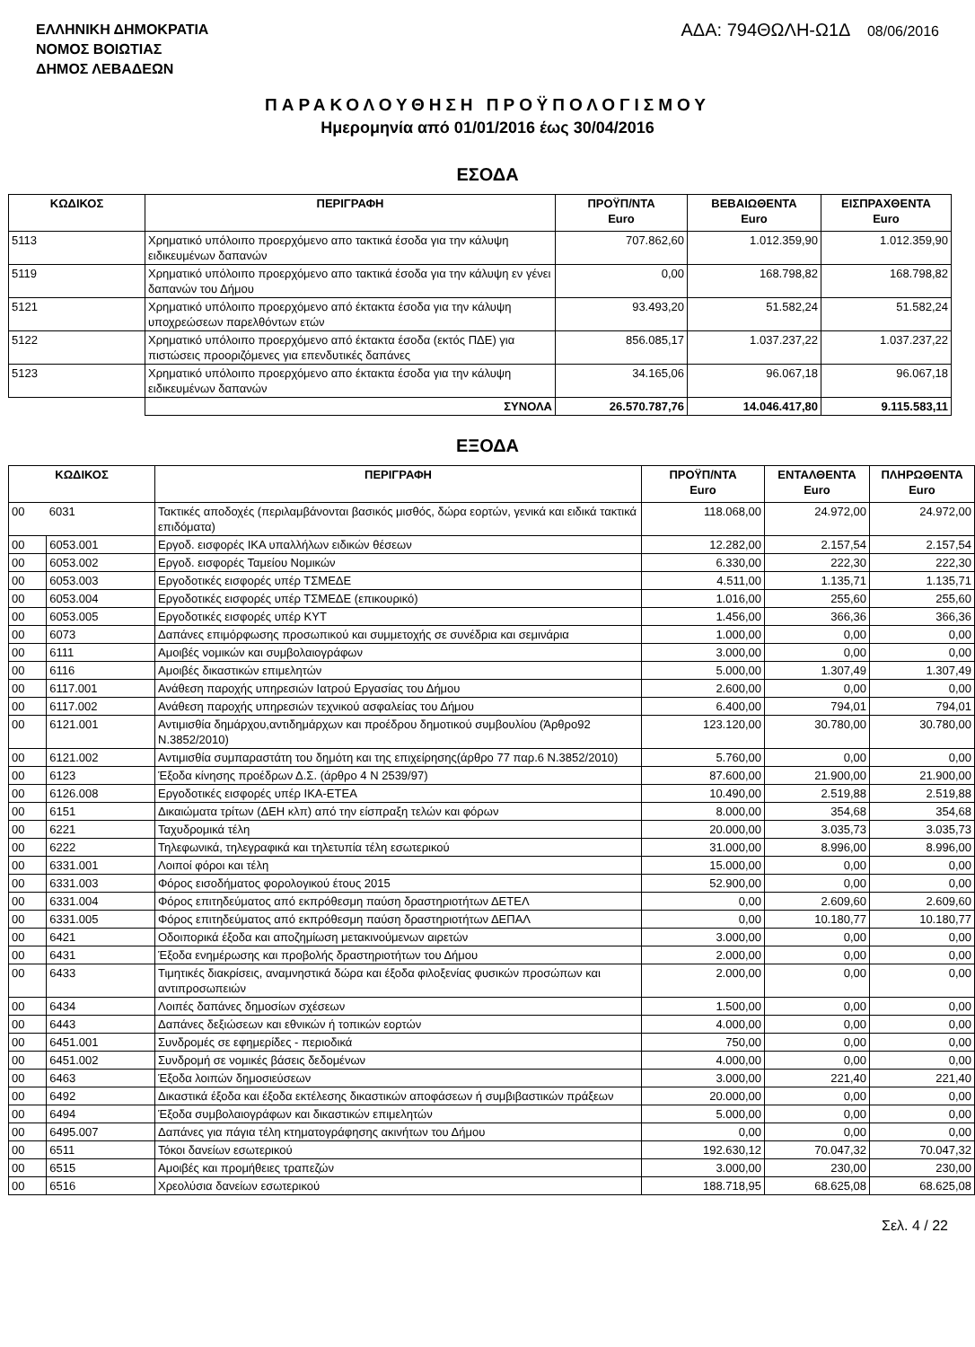ΕΛΛΗΝΙΚΗ ΔΗΜΟΚΡΑΤΙΑ
ΝΟΜΟΣ ΒΟΙΩΤΙΑΣ
ΔΗΜΟΣ ΛΕΒΑΔΕΩΝ
ΑΔΑ: 794ΘΩΛΗ-Ω1Δ 08/06/2016
ΠΑΡΑΚΟΛΟΥΘΗΣΗ ΠΡΟΫΠΟΛΟΓΙΣΜΟΥ
Ημερομηνία από 01/01/2016 έως 30/04/2016
ΕΣΟΔΑ
| ΚΩΔΙΚΟΣ | ΠΕΡΙΓΡΑΦΗ | ΠΡΟΫΠ/ΝΤΑ Euro | ΒΕΒΑΙΩΘΕΝΤΑ Euro | ΕΙΣΠΡΑΧΘΕΝΤΑ Euro |
| --- | --- | --- | --- | --- |
| 5113 | Χρηματικό υπόλοιπο προερχόμενο απο τακτικά έσοδα για την κάλυψη ειδικευμένων δαπανών | 707.862,60 | 1.012.359,90 | 1.012.359,90 |
| 5119 | Χρηματικό υπόλοιπο προερχόμενο απο τακτικά έσοδα για την κάλυψη εν γένει δαπανών του Δήμου | 0,00 | 168.798,82 | 168.798,82 |
| 5121 | Χρηματικό υπόλοιπο προερχόμενο από έκτακτα έσοδα για την κάλυψη υποχρεώσεων παρελθόντων ετών | 93.493,20 | 51.582,24 | 51.582,24 |
| 5122 | Χρηματικό υπόλοιπο προερχόμενο από έκτακτα έσοδα (εκτός ΠΔΕ) για πιστώσεις προοριζόμενες για επενδυτικές δαπάνες | 856.085,17 | 1.037.237,22 | 1.037.237,22 |
| 5123 | Χρηματικό υπόλοιπο προερχόμενο απο έκτακτα έσοδα για την κάλυψη ειδικευμένων δαπανών | 34.165,06 | 96.067,18 | 96.067,18 |
| | ΣΥΝΟΛΑ | 26.570.787,76 | 14.046.417,80 | 9.115.583,11 |
ΕΞΟΔΑ
| ΚΩΔΙΚΟΣ | | ΠΕΡΙΓΡΑΦΗ | ΠΡΟΫΠ/ΝΤΑ Euro | ΕΝΤΑΛΘΕΝΤΑ Euro | ΠΛΗΡΩΘΕΝΤΑ Euro |
| --- | --- | --- | --- | --- | --- |
| 00 | 6031 | Τακτικές αποδοχές (περιλαμβάνονται βασικός μισθός, δώρα εορτών, γενικά και ειδικά τακτικά επιδόματα) | 118.068,00 | 24.972,00 | 24.972,00 |
| 00 | 6053.001 | Εργοδ. εισφορές ΙΚΑ υπαλλήλων ειδικών θέσεων | 12.282,00 | 2.157,54 | 2.157,54 |
| 00 | 6053.002 | Εργοδ. εισφορές Ταμείου Νομικών | 6.330,00 | 222,30 | 222,30 |
| 00 | 6053.003 | Εργοδοτικές εισφορές υπέρ ΤΣΜΕΔΕ | 4.511,00 | 1.135,71 | 1.135,71 |
| 00 | 6053.004 | Εργοδοτικές εισφορές υπέρ ΤΣΜΕΔΕ (επικουρικό) | 1.016,00 | 255,60 | 255,60 |
| 00 | 6053.005 | Εργοδοτικές εισφορές υπέρ ΚΥΤ | 1.456,00 | 366,36 | 366,36 |
| 00 | 6073 | Δαπάνες επιμόρφωσης προσωπικού και συμμετοχής σε συνέδρια και σεμινάρια | 1.000,00 | 0,00 | 0,00 |
| 00 | 6111 | Αμοιβές νομικών και συμβολαιογράφων | 3.000,00 | 0,00 | 0,00 |
| 00 | 6116 | Αμοιβές δικαστικών επιμελητών | 5.000,00 | 1.307,49 | 1.307,49 |
| 00 | 6117.001 | Ανάθεση παροχής υπηρεσιών Ιατρού Εργασίας του Δήμου | 2.600,00 | 0,00 | 0,00 |
| 00 | 6117.002 | Ανάθεση παροχής υπηρεσιών τεχνικού ασφαλείας του Δήμου | 6.400,00 | 794,01 | 794,01 |
| 00 | 6121.001 | Αντιμισθία δημάρχου,αντιδημάρχων και προέδρου δημοτικού συμβουλίου (Άρθρο92 Ν.3852/2010) | 123.120,00 | 30.780,00 | 30.780,00 |
| 00 | 6121.002 | Αντιμισθία συμπαραστάτη του δημότη και της επιχείρησης(άρθρο 77 παρ.6 Ν.3852/2010) | 5.760,00 | 0,00 | 0,00 |
| 00 | 6123 | Έξοδα κίνησης προέδρων Δ.Σ. (άρθρο 4 Ν 2539/97) | 87.600,00 | 21.900,00 | 21.900,00 |
| 00 | 6126.008 | Εργοδοτικές εισφορές υπέρ ΙΚΑ-ΕΤΕΑ | 10.490,00 | 2.519,88 | 2.519,88 |
| 00 | 6151 | Δικαιώματα τρίτων (ΔΕΗ κλπ) από την είσπραξη τελών και φόρων | 8.000,00 | 354,68 | 354,68 |
| 00 | 6221 | Ταχυδρομικά τέλη | 20.000,00 | 3.035,73 | 3.035,73 |
| 00 | 6222 | Τηλεφωνικά, τηλεγραφικά και τηλετυπία τέλη εσωτερικού | 31.000,00 | 8.996,00 | 8.996,00 |
| 00 | 6331.001 | Λοιποί φόροι και τέλη | 15.000,00 | 0,00 | 0,00 |
| 00 | 6331.003 | Φόρος εισοδήματος φορολογικού έτους 2015 | 52.900,00 | 0,00 | 0,00 |
| 00 | 6331.004 | Φόρος επιτηδεύματος από εκπρόθεσμη παύση δραστηριοτήτων ΔΕΤΕΛ | 0,00 | 2.609,60 | 2.609,60 |
| 00 | 6331.005 | Φόρος επιτηδεύματος από εκπρόθεσμη παύση δραστηριοτήτων ΔΕΠΑΛ | 0,00 | 10.180,77 | 10.180,77 |
| 00 | 6421 | Οδοιπορικά έξοδα και αποζημίωση μετακινούμενων αιρετών | 3.000,00 | 0,00 | 0,00 |
| 00 | 6431 | Έξοδα ενημέρωσης και προβολής δραστηριοτήτων του Δήμου | 2.000,00 | 0,00 | 0,00 |
| 00 | 6433 | Τιμητικές διακρίσεις, αναμνηστικά δώρα και έξοδα φιλοξενίας φυσικών προσώπων και αντιπροσωπειών | 2.000,00 | 0,00 | 0,00 |
| 00 | 6434 | Λοιπές δαπάνες δημοσίων σχέσεων | 1.500,00 | 0,00 | 0,00 |
| 00 | 6443 | Δαπάνες δεξιώσεων και εθνικών ή τοπικών εορτών | 4.000,00 | 0,00 | 0,00 |
| 00 | 6451.001 | Συνδρομές σε εφημερίδες - περιοδικά | 750,00 | 0,00 | 0,00 |
| 00 | 6451.002 | Συνδρομή σε νομικές βάσεις δεδομένων | 4.000,00 | 0,00 | 0,00 |
| 00 | 6463 | Έξοδα λοιπών δημοσιεύσεων | 3.000,00 | 221,40 | 221,40 |
| 00 | 6492 | Δικαστικά έξοδα και έξοδα εκτέλεσης δικαστικών αποφάσεων ή συμβιβαστικών πράξεων | 20.000,00 | 0,00 | 0,00 |
| 00 | 6494 | Έξοδα συμβολαιογράφων και δικαστικών επιμελητών | 5.000,00 | 0,00 | 0,00 |
| 00 | 6495.007 | Δαπάνες για πάγια τέλη κτηματογράφησης ακινήτων του Δήμου | 0,00 | 0,00 | 0,00 |
| 00 | 6511 | Τόκοι δανείων εσωτερικού | 192.630,12 | 70.047,32 | 70.047,32 |
| 00 | 6515 | Αμοιβές και προμήθειες τραπεζών | 3.000,00 | 230,00 | 230,00 |
| 00 | 6516 | Χρεολύσια δανείων εσωτερικού | 188.718,95 | 68.625,08 | 68.625,08 |
Σελ. 4 / 22